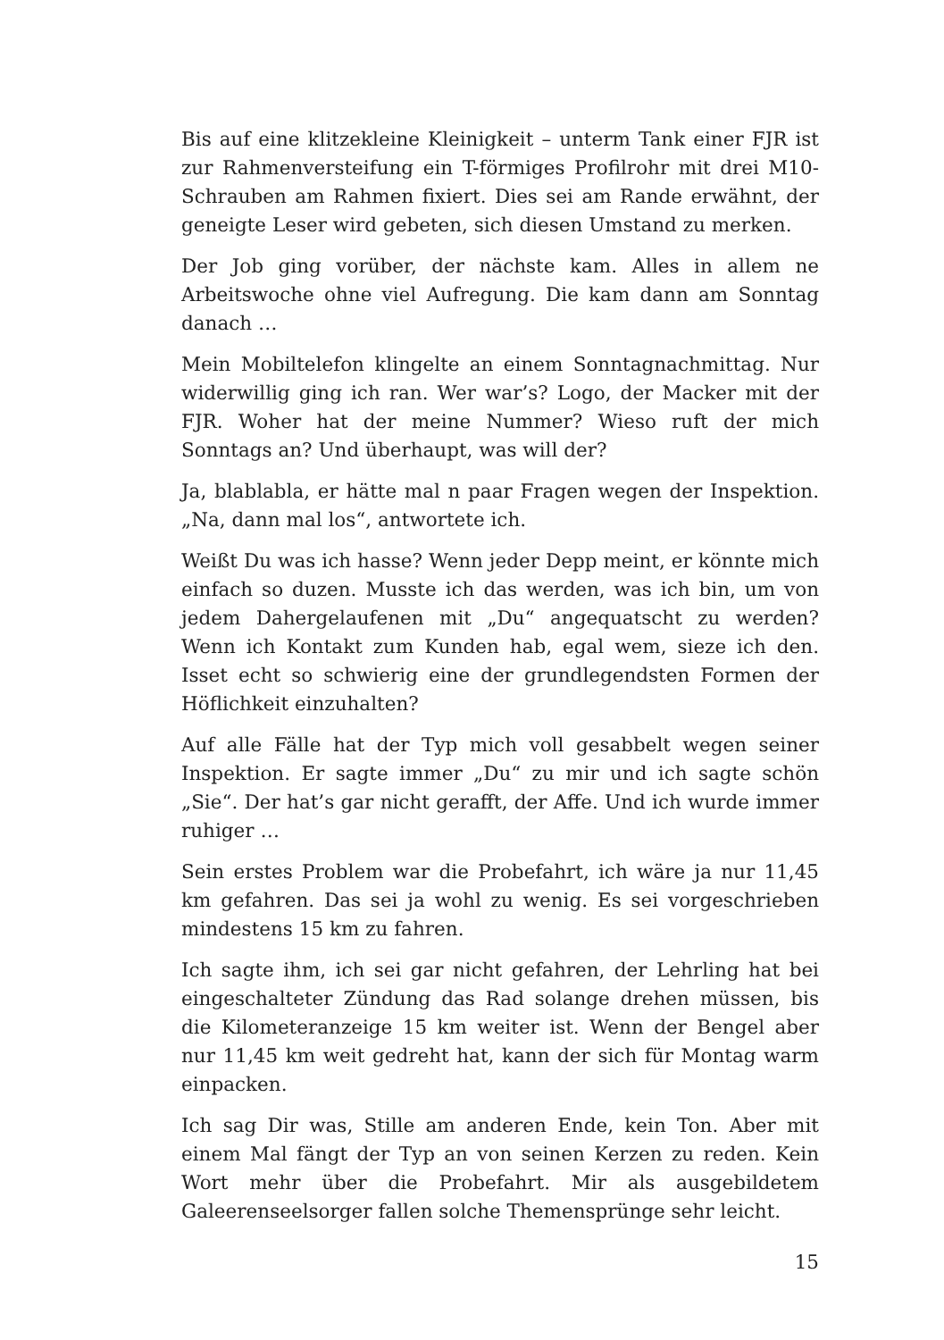Bis auf eine klitzekleine Kleinigkeit – unterm Tank einer FJR ist zur Rahmenversteifung ein T-förmiges Profilrohr mit drei M10-Schrauben am Rahmen fixiert. Dies sei am Rande erwähnt, der geneigte Leser wird gebeten, sich diesen Umstand zu merken.
Der Job ging vorüber, der nächste kam. Alles in allem ne Arbeitswoche ohne viel Aufregung. Die kam dann am Sonntag danach …
Mein Mobiltelefon klingelte an einem Sonntagnachmittag. Nur widerwillig ging ich ran. Wer war’s? Logo, der Macker mit der FJR. Woher hat der meine Nummer? Wieso ruft der mich Sonntags an? Und überhaupt, was will der?
Ja, blablabla, er hätte mal n paar Fragen wegen der Inspektion. „Na, dann mal los“, antwortete ich.
Weißt Du was ich hasse? Wenn jeder Depp meint, er könnte mich einfach so duzen. Musste ich das werden, was ich bin, um von jedem Dahergelaufenen mit „Du“ angequatscht zu werden? Wenn ich Kontakt zum Kunden hab, egal wem, sieze ich den. Isset echt so schwierig eine der grundlegendsten Formen der Höflichkeit einzuhalten?
Auf alle Fälle hat der Typ mich voll gesabbelt wegen seiner Inspektion. Er sagte immer „Du“ zu mir und ich sagte schön „Sie“. Der hat’s gar nicht gerafft, der Affe. Und ich wurde immer ruhiger …
Sein erstes Problem war die Probefahrt, ich wäre ja nur 11,45 km gefahren. Das sei ja wohl zu wenig. Es sei vorgeschrieben mindestens 15 km zu fahren.
Ich sagte ihm, ich sei gar nicht gefahren, der Lehrling hat bei eingeschalteter Zündung das Rad solange drehen müssen, bis die Kilometeranzeige 15 km weiter ist. Wenn der Bengel aber nur 11,45 km weit gedreht hat, kann der sich für Montag warm einpacken.
Ich sag Dir was, Stille am anderen Ende, kein Ton. Aber mit einem Mal fängt der Typ an von seinen Kerzen zu reden. Kein Wort mehr über die Probefahrt. Mir als ausgebildetem Galeerenseelsorger fallen solche Themensprünge sehr leicht.
15